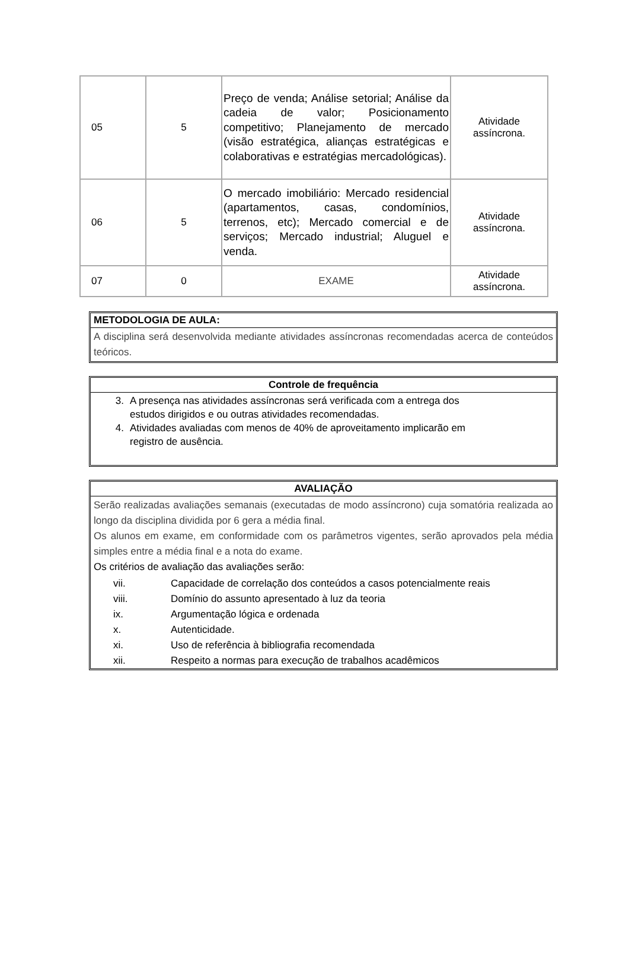| 05 | 5 | Preço de venda; Análise setorial; Análise da cadeia de valor; Posicionamento competitivo; Planejamento de mercado (visão estratégica, alianças estratégicas e colaborativas e estratégias mercadológicas). | Atividade assíncrona. |
| 06 | 5 | O mercado imobiliário: Mercado residencial (apartamentos, casas, condomínios, terrenos, etc); Mercado comercial e de serviços; Mercado industrial; Aluguel e venda. | Atividade assíncrona. |
| 07 | 0 | EXAME | Atividade assíncrona. |
METODOLOGIA DE AULA:
A disciplina será desenvolvida mediante atividades assíncronas recomendadas acerca de conteúdos teóricos.
Controle de frequência
3. A presença nas atividades assíncronas será verificada com a entrega dos
estudos dirigidos e ou outras atividades recomendadas.
4. Atividades avaliadas com menos de 40% de aproveitamento implicarão em
registro de ausência.
AVALIAÇÃO
Serão realizadas avaliações semanais (executadas de modo assíncrono) cuja somatória realizada ao longo da disciplina dividida por 6 gera a média final.
Os alunos em exame, em conformidade com os parâmetros vigentes, serão aprovados pela média simples entre a média final e a nota do exame.
Os critérios de avaliação das avaliações serão:
vii. Capacidade de correlação dos conteúdos a casos potencialmente reais
viii. Domínio do assunto apresentado à luz da teoria
ix. Argumentação lógica e ordenada
x. Autenticidade.
xi. Uso de referência à bibliografia recomendada
xii. Respeito a normas para execução de trabalhos acadêmicos